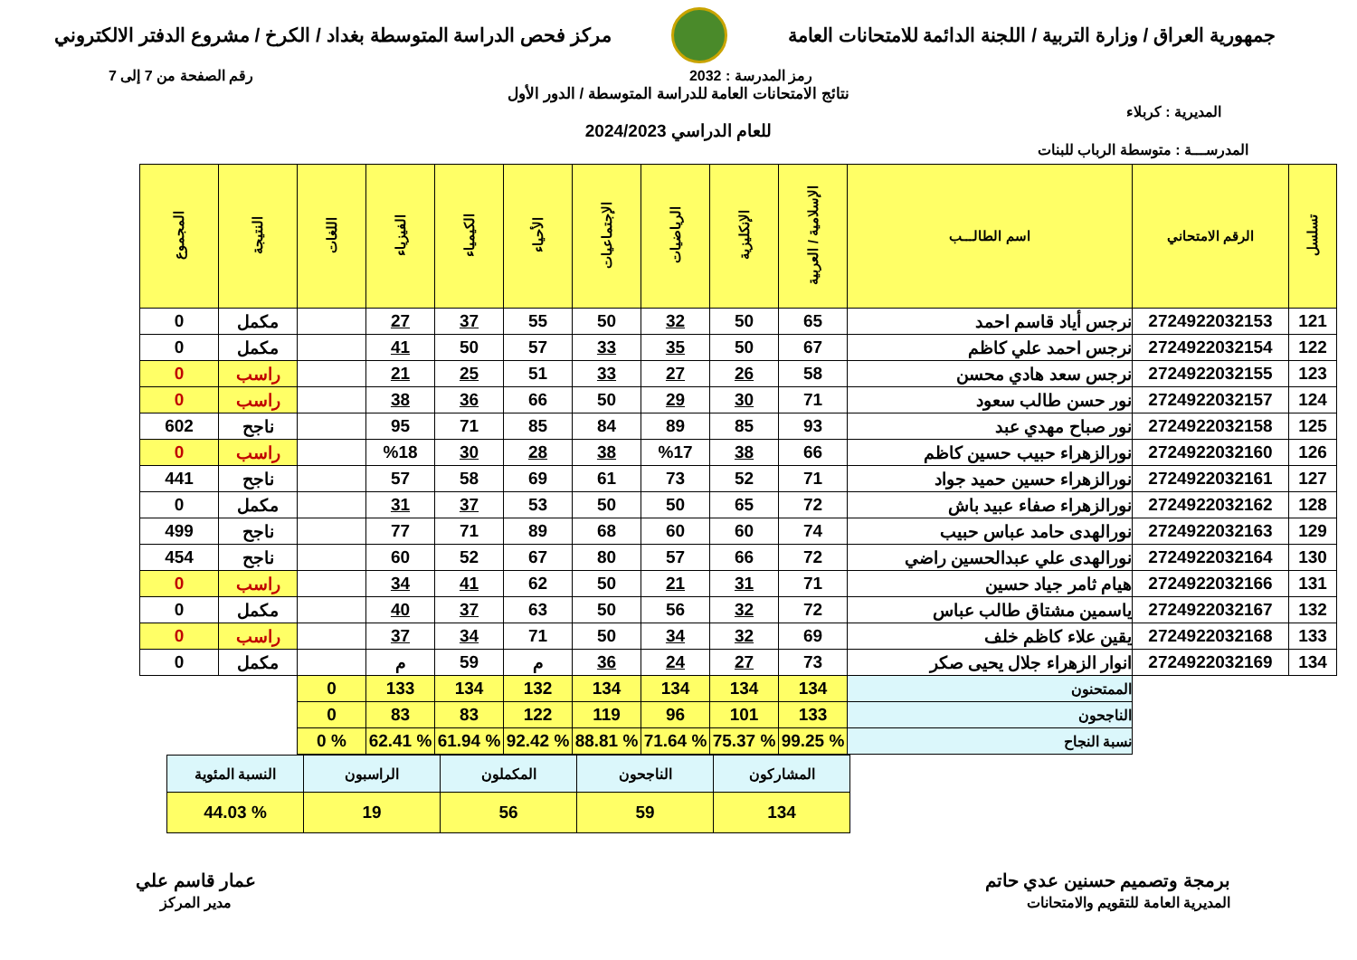جمهورية العراق / وزارة التربية / اللجنة الدائمة للامتحانات العامة
مركز فحص الدراسة المتوسطة بغداد / الكرخ / مشروع الدفتر الالكتروني
رمز المدرسة : 2032 رقم الصفحة من 7 إلى 7
نتائج الامتحانات العامة للدراسة المتوسطة / الدور الأول
المديرية : كربلاء
للعام الدراسي 2024/2023
المدرســـة : متوسطة الرباب للبنات
| تسلسل | الرقم الامتحاني | اسم الطالـــب | الإسلامية / العربية | الإنكليزية | الرياضيات | الإجتماعيات | الأحياء | الكيمياء | الفيزياء | اللغات | النتيجة | المجموع |
| --- | --- | --- | --- | --- | --- | --- | --- | --- | --- | --- | --- | --- |
| 121 | 2724922032153 | نرجس أياد قاسم احمد | 65 | 50 | 32 | 50 | 55 | 37 | 27 | | مكمل | 0 |
| 122 | 2724922032154 | نرجس احمد علي كاظم | 67 | 50 | 35 | 33 | 57 | 50 | 41 | | مكمل | 0 |
| 123 | 2724922032155 | نرجس سعد هادي محسن | 58 | 26 | 27 | 33 | 51 | 25 | 21 | | راسب | 0 |
| 124 | 2724922032157 | نور حسن طالب سعود | 71 | 30 | 29 | 50 | 66 | 36 | 38 | | راسب | 0 |
| 125 | 2724922032158 | نور صباح مهدي عبد | 93 | 85 | 89 | 84 | 85 | 71 | 95 | | ناجح | 602 |
| 126 | 2724922032160 | نورالزهراء حبيب حسين كاظم | 66 | 38 | %17 | 38 | 28 | 30 | %18 | | راسب | 0 |
| 127 | 2724922032161 | نورالزهراء حسين حميد جواد | 71 | 52 | 73 | 61 | 69 | 58 | 57 | | ناجح | 441 |
| 128 | 2724922032162 | نورالزهراء صفاء عبيد باش | 72 | 65 | 50 | 50 | 53 | 37 | 31 | | مكمل | 0 |
| 129 | 2724922032163 | نورالهدى حامد عباس حبيب | 74 | 60 | 60 | 68 | 89 | 71 | 77 | | ناجح | 499 |
| 130 | 2724922032164 | نورالهدى علي عبدالحسين راضي | 72 | 66 | 57 | 80 | 67 | 52 | 60 | | ناجح | 454 |
| 131 | 2724922032166 | هيام ثامر جياد حسين | 71 | 31 | 21 | 50 | 62 | 41 | 34 | | راسب | 0 |
| 132 | 2724922032167 | ياسمين مشتاق طالب عباس | 72 | 32 | 56 | 50 | 63 | 37 | 40 | | مكمل | 0 |
| 133 | 2724922032168 | يقين علاء كاظم خلف | 69 | 32 | 34 | 50 | 71 | 34 | 37 | | راسب | 0 |
| 134 | 2724922032169 | انوار الزهراء جلال يحيى صكر | 73 | 27 | 24 | 36 | م | 59 | م | | مكمل | 0 |
| | | الممتحنون | 134 | 134 | 134 | 134 | 132 | 134 | 133 | 0 | | |
| | | الناجحون | 133 | 101 | 96 | 119 | 122 | 83 | 83 | 0 | | |
| | | نسبة النجاح | % 99.25 | % 75.37 | % 71.64 | % 88.81 | % 92.42 | % 61.94 | % 62.41 | % 0 | | |
| المشاركون | الناجحون | المكملون | الراسبون | النسبة المئوية |
| 134 | 59 | 56 | 19 | % 44.03 |
برمجة وتصميم حسنين عدي حاتم
المديرية العامة للتقويم والامتحانات
عمار قاسم علي
مدير المركز